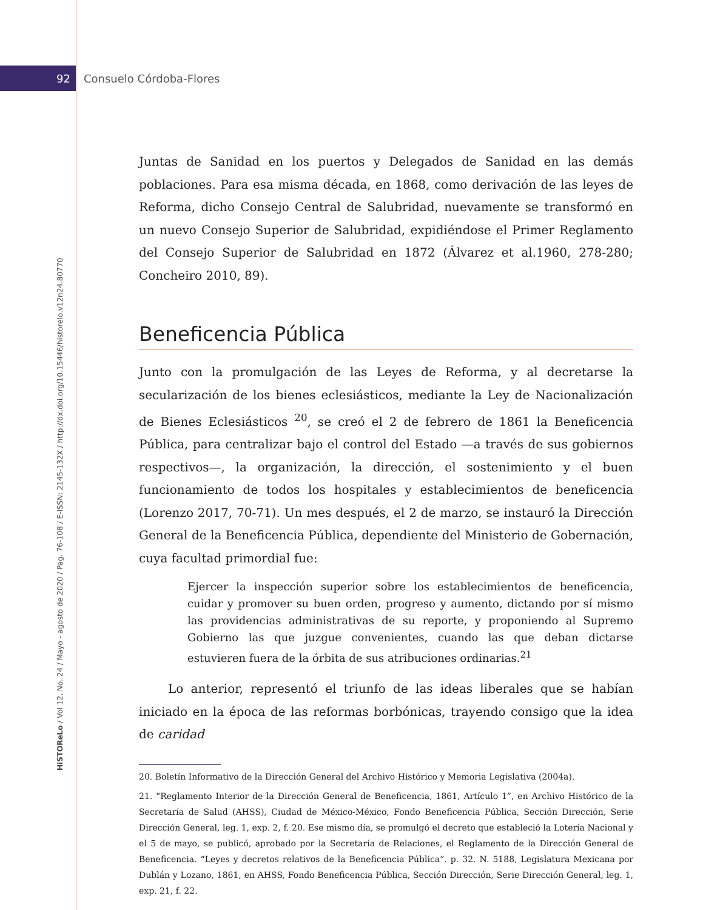92 Consuelo Córdoba-Flores
HiSTOReLo / Vol 12, No. 24 / Mayo - agosto de 2020 / Pag. 76-108 / E-ISSN: 2145-132X / http://dx.doi.org/10.15446/historelo.v12n24.80770
Juntas de Sanidad en los puertos y Delegados de Sanidad en las demás poblaciones. Para esa misma década, en 1868, como derivación de las leyes de Reforma, dicho Consejo Central de Salubridad, nuevamente se transformó en un nuevo Consejo Superior de Salubridad, expidiéndose el Primer Reglamento del Consejo Superior de Salubridad en 1872 (Álvarez et al.1960, 278-280; Concheiro 2010, 89).
Beneficencia Pública
Junto con la promulgación de las Leyes de Reforma, y al decretarse la secularización de los bienes eclesiásticos, mediante la Ley de Nacionalización de Bienes Eclesiásticos <sup>20</sup>, se creó el 2 de febrero de 1861 la Beneficencia Pública, para centralizar bajo el control del Estado —a través de sus gobiernos respectivos—, la organización, la dirección, el sostenimiento y el buen funcionamiento de todos los hospitales y establecimientos de beneficencia (Lorenzo 2017, 70-71). Un mes después, el 2 de marzo, se instauró la Dirección General de la Beneficencia Pública, dependiente del Ministerio de Gobernación, cuya facultad primordial fue:
Ejercer la inspección superior sobre los establecimientos de beneficencia, cuidar y promover su buen orden, progreso y aumento, dictando por sí mismo las providencias administrativas de su reporte, y proponiendo al Supremo Gobierno las que juzgue convenientes, cuando las que deban dictarse estuvieren fuera de la órbita de sus atribuciones ordinarias.<sup>21</sup>
Lo anterior, representó el triunfo de las ideas liberales que se habían iniciado en la época de las reformas borbónicas, trayendo consigo que la idea de caridad
20. Boletín Informativo de la Dirección General del Archivo Histórico y Memoria Legislativa (2004a).
21. “Reglamento Interior de la Dirección General de Beneficencia, 1861, Artículo 1”, en Archivo Histórico de la Secretaría de Salud (AHSS), Ciudad de México-México, Fondo Beneficencia Pública, Sección Dirección, Serie Dirección General, leg. 1, exp. 2, f. 20. Ese mismo día, se promulgó el decreto que estableció la Lotería Nacional y el 5 de mayo, se publicó, aprobado por la Secretaría de Relaciones, el Reglamento de la Dirección General de Beneficencia. “Leyes y decretos relativos de la Beneficencia Pública”. p. 32. N. 5188, Legislatura Mexicana por Dublán y Lozano, 1861, en AHSS, Fondo Beneficencia Pública, Sección Dirección, Serie Dirección General, leg. 1, exp. 21, f. 22.